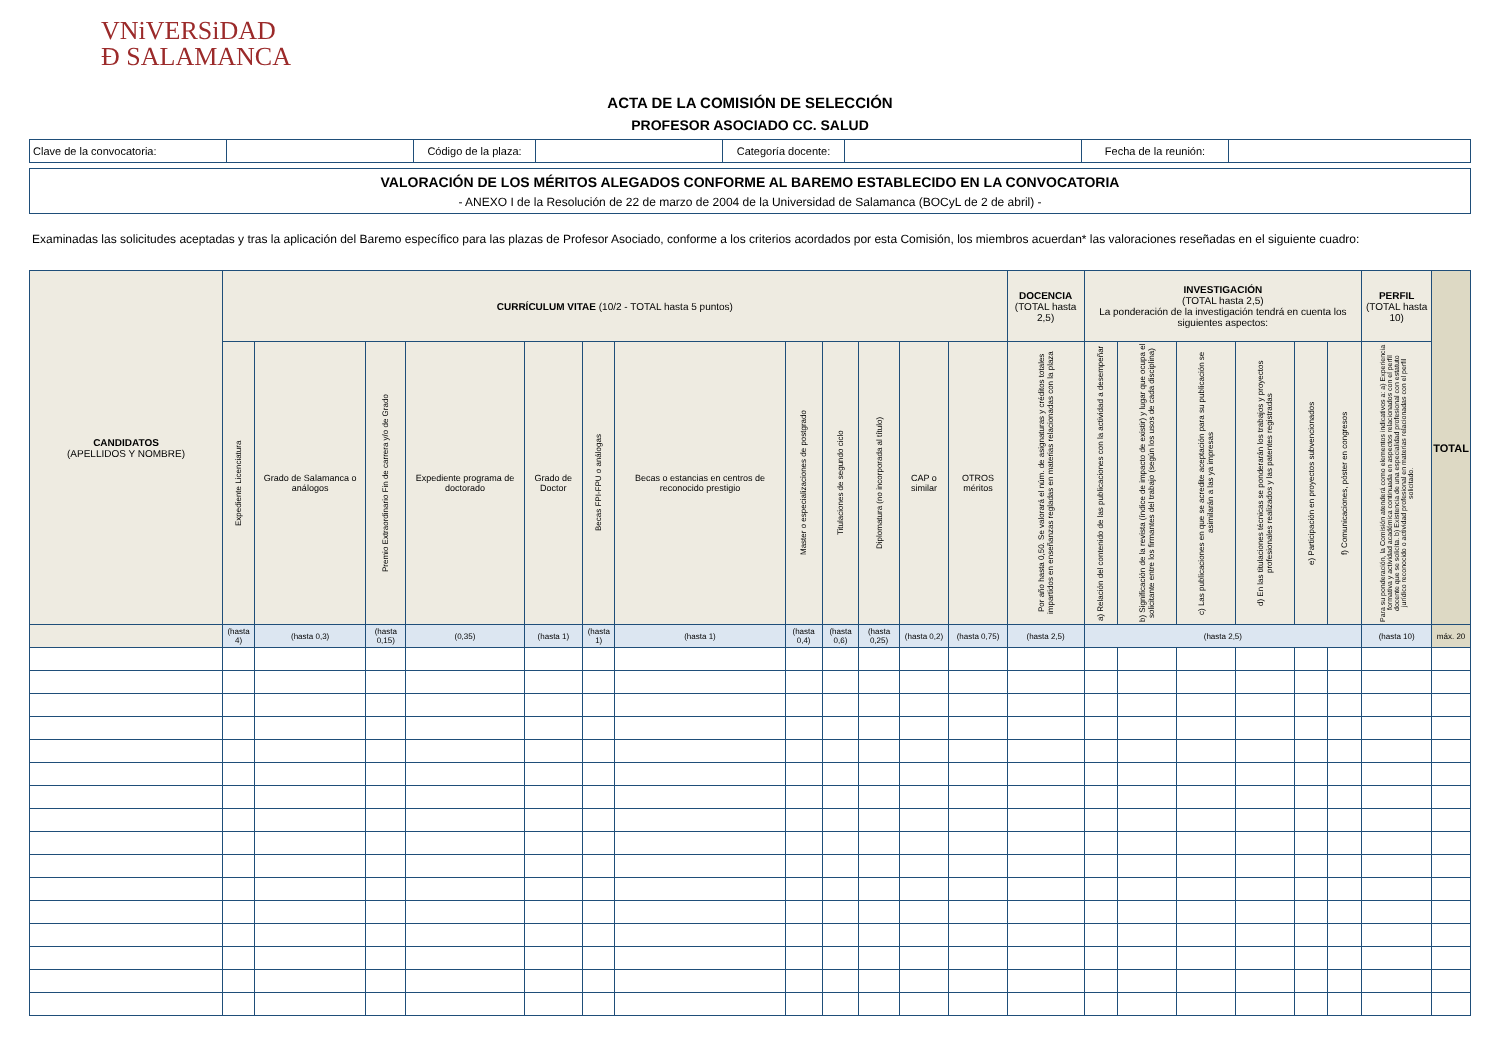VNiVERSiDAD
Ð SALAMANCA
ACTA DE LA COMISIÓN DE SELECCIÓN
PROFESOR ASOCIADO CC. SALUD
| Clave de la convocatoria: | | Código de la plaza: | | Categoría docente: | | Fecha de la reunión: | |
VALORACIÓN DE LOS MÉRITOS ALEGADOS CONFORME AL BAREMO ESTABLECIDO EN LA CONVOCATORIA
- ANEXO I de la Resolución de 22 de marzo de 2004 de la Universidad de Salamanca (BOCyL de 2 de abril) -
Examinadas las solicitudes aceptadas y tras la aplicación del Baremo específico para las plazas de Profesor Asociado, conforme a los criterios acordados por esta Comisión, los miembros acuerdan* las valoraciones reseñadas en el siguiente cuadro:
| CANDIDATOS (APELLIDOS Y NOMBRE) | CURRÍCULUM VITAE (10/2 - TOTAL hasta 5 puntos) | | | | | | | | | | | | DOCENCIA (TOTAL hasta 2,5) | INVESTIGACIÓN (TOTAL hasta 2,5) La ponderación de la investigación tendrá en cuenta los siguientes aspectos: | | | | | | PERFIL (TOTAL hasta 10) | TOTAL |
| --- | --- | --- | --- | --- | --- | --- | --- | --- | --- | --- | --- | --- | --- | --- | --- | --- | --- | --- | --- | --- | --- |
| | Expediente Licenciatura | Grado de Salamanca o análogos | Premio Extraordinario Fin de carrera y/o de Grado | Expediente programa de doctorado | Grado de Doctor | Becas FPI-FPU o análogas | Becas o estancias en centros de reconocido prestigio | Master o especializaciones de postgrado | Titulaciones de segundo ciclo | Diplomatura (no incorporada al título) | CAP o similar | OTROS méritos | Por año hasta 0,50. Se valorará el núm. de asignaturas y créditos totales impartidos en enseñanzas regladas en materias relacionadas con la plaza | a) Relación del contenido de las publicaciones con la actividad a desempeñar | b) Significación de la revista (índice de impacto de existir) y lugar que ocupa el solicitante entre los firmantes del trabajo (según los usos de cada disciplina) | c) Las publicaciones en que se acredite aceptación para su publicación se asimilarán a las ya impresas | d) En las titulaciones técnicas se ponderarán los trabajos y proyectos profesionales realizados y las patentes registradas | e) Participación en proyectos subvencionados | f) Comunicaciones, póster en congresos | Para su ponderación, la Comisión atenderá como elementos indicativos a: a) Experiencia formativa y actividad académica continuada en aspectos relacionados con el perfil docente que se solicita. b) Existencia de una especialidad profesional con estatuto jurídico reconocido o actividad profesional en materias relacionadas con el perfil solicitado. | |
| | (hasta 4) | (hasta 0,3) | (hasta 0,15) | (0,35) | (hasta 1) | (hasta 1) | (hasta 1) | (hasta 0,4) | (hasta 0,6) | (hasta 0,25) | (hasta 0,2) | (hasta 0,75) | (hasta 2,5) | (hasta 2,5) | | | | | | (hasta 10) | máx. 20 |